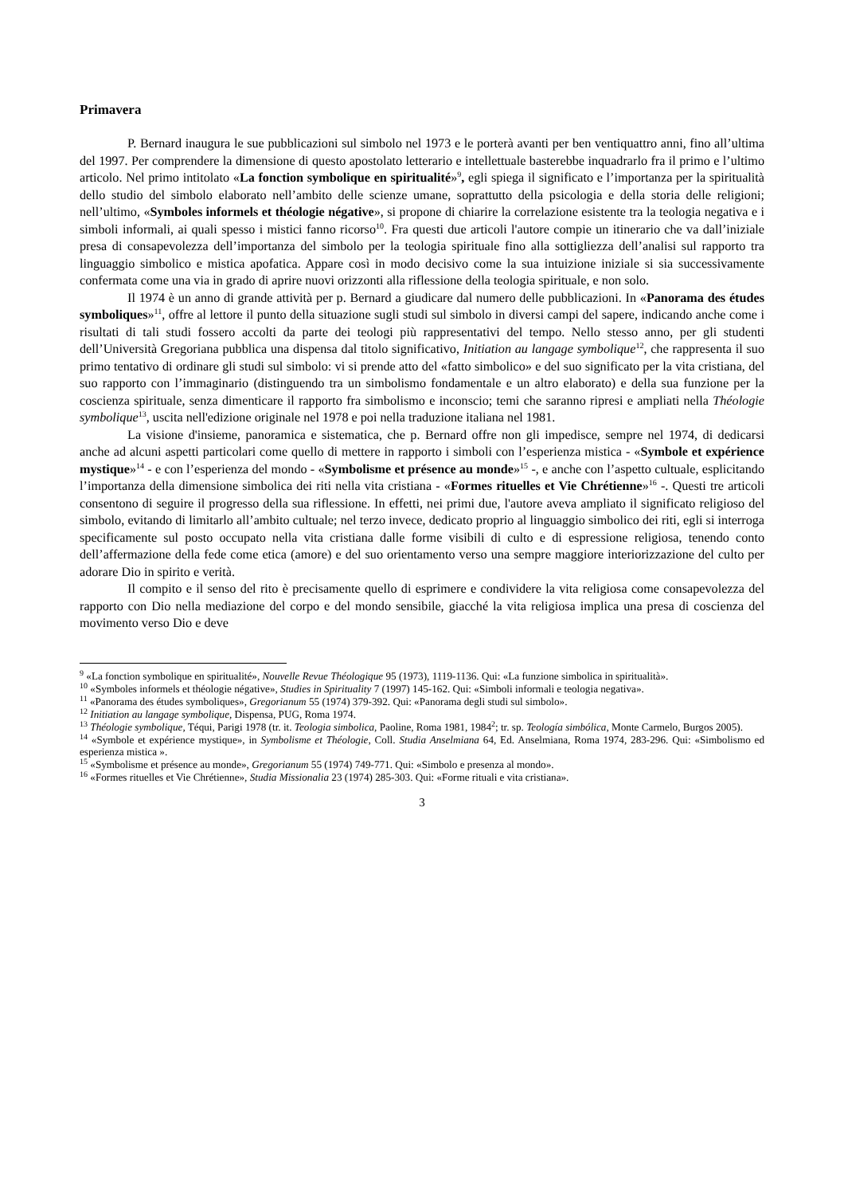Primavera
P. Bernard inaugura le sue pubblicazioni sul simbolo nel 1973 e le porterà avanti per ben ventiquattro anni, fino all’ultima del 1997. Per comprendere la dimensione di questo apostolato letterario e intellettuale basterebbe inquadrarlo fra il primo e l’ultimo articolo. Nel primo intitolato «La fonction symbolique en spiritualité»<sup>9</sup>, egli spiega il significato e l’importanza per la spiritualità dello studio del simbolo elaborato nell’ambito delle scienze umane, soprattutto della psicologia e della storia delle religioni; nell’ultimo, «Symboles informels et théologie négative», si propone di chiarire la correlazione esistente tra la teologia negativa e i simboli informali, ai quali spesso i mistici fanno ricorso<sup>10</sup>. Fra questi due articoli l'autore compie un itinerario che va dall’iniziale presa di consapevolezza dell’importanza del simbolo per la teologia spirituale fino alla sottigliezza dell’analisi sul rapporto tra linguaggio simbolico e mistica apofatica. Appare così in modo decisivo come la sua intuizione iniziale si sia successivamente confermata come una via in grado di aprire nuovi orizzonti alla riflessione della teologia spirituale, e non solo.
Il 1974 è un anno di grande attività per p. Bernard a giudicare dal numero delle pubblicazioni. In «Panorama des études symboliques»<sup>11</sup>, offre al lettore il punto della situazione sugli studi sul simbolo in diversi campi del sapere, indicando anche come i risultati di tali studi fossero accolti da parte dei teologi più rappresentativi del tempo. Nello stesso anno, per gli studenti dell’Università Gregoriana pubblica una dispensa dal titolo significativo, Initiation au langage symbolique<sup>12</sup>, che rappresenta il suo primo tentativo di ordinare gli studi sul simbolo: vi si prende atto del «fatto simbolico» e del suo significato per la vita cristiana, del suo rapporto con l’immaginario (distinguendo tra un simbolismo fondamentale e un altro elaborato) e della sua funzione per la coscienza spirituale, senza dimenticare il rapporto fra simbolismo e inconscio; temi che saranno ripresi e ampliati nella Théologie symbolique<sup>13</sup>, uscita nell'edizione originale nel 1978 e poi nella traduzione italiana nel 1981.
La visione d'insieme, panoramica e sistematica, che p. Bernard offre non gli impedisce, sempre nel 1974, di dedicarsi anche ad alcuni aspetti particolari come quello di mettere in rapporto i simboli con l’esperienza mistica - «Symbole et expérience mystique»<sup>14</sup> - e con l’esperienza del mondo - «Symbolisme et présence au monde»<sup>15</sup> -, e anche con l’aspetto cultuale, esplicitando l’importanza della dimensione simbolica dei riti nella vita cristiana - «Formes rituelles et Vie Chrétienne»<sup>16</sup> -. Questi tre articoli consentono di seguire il progresso della sua riflessione. In effetti, nei primi due, l'autore aveva ampliato il significato religioso del simbolo, evitando di limitarlo all’ambito cultuale; nel terzo invece, dedicato proprio al linguaggio simbolico dei riti, egli si interroga specificamente sul posto occupato nella vita cristiana dalle forme visibili di culto e di espressione religiosa, tenendo conto dell’affermazione della fede come etica (amore) e del suo orientamento verso una sempre maggiore interiorizzazione del culto per adorare Dio in spirito e verità.
Il compito e il senso del rito è precisamente quello di esprimere e condividere la vita religiosa come consapevolezza del rapporto con Dio nella mediazione del corpo e del mondo sensibile, giacché la vita religiosa implica una presa di coscienza del movimento verso Dio e deve
<sup>9</sup> «La fonction symbolique en spiritualité», Nouvelle Revue Théologique 95 (1973), 1119-1136. Qui: «La funzione simbolica in spiritualità».
<sup>10</sup> «Symboles informels et théologie négative», Studies in Spirituality 7 (1997) 145-162. Qui: «Simboli informali e teologia negativa».
<sup>11</sup> «Panorama des études symboliques», Gregorianum 55 (1974) 379-392. Qui: «Panorama degli studi sul simbolo».
<sup>12</sup> Initiation au langage symbolique, Dispensa, PUG, Roma 1974.
<sup>13</sup> Théologie symbolique, Téqui, Parigi 1978 (tr. it. Teologia simbolica, Paoline, Roma 1981, 1984<sup>2</sup>; tr. sp. Teología simbólica, Monte Carmelo, Burgos 2005).
<sup>14</sup> «Symbole et expérience mystique», in Symbolisme et Théologie, Coll. Studia Anselmiana 64, Ed. Anselmiana, Roma 1974, 283-296. Qui: «Simbolismo ed esperienza mistica ».
<sup>15</sup> «Symbolisme et présence au monde», Gregorianum 55 (1974) 749-771. Qui: «Simbolo e presenza al mondo».
<sup>16</sup> «Formes rituelles et Vie Chrétienne», Studia Missionalia 23 (1974) 285-303. Qui: «Forme rituali e vita cristiana».
3